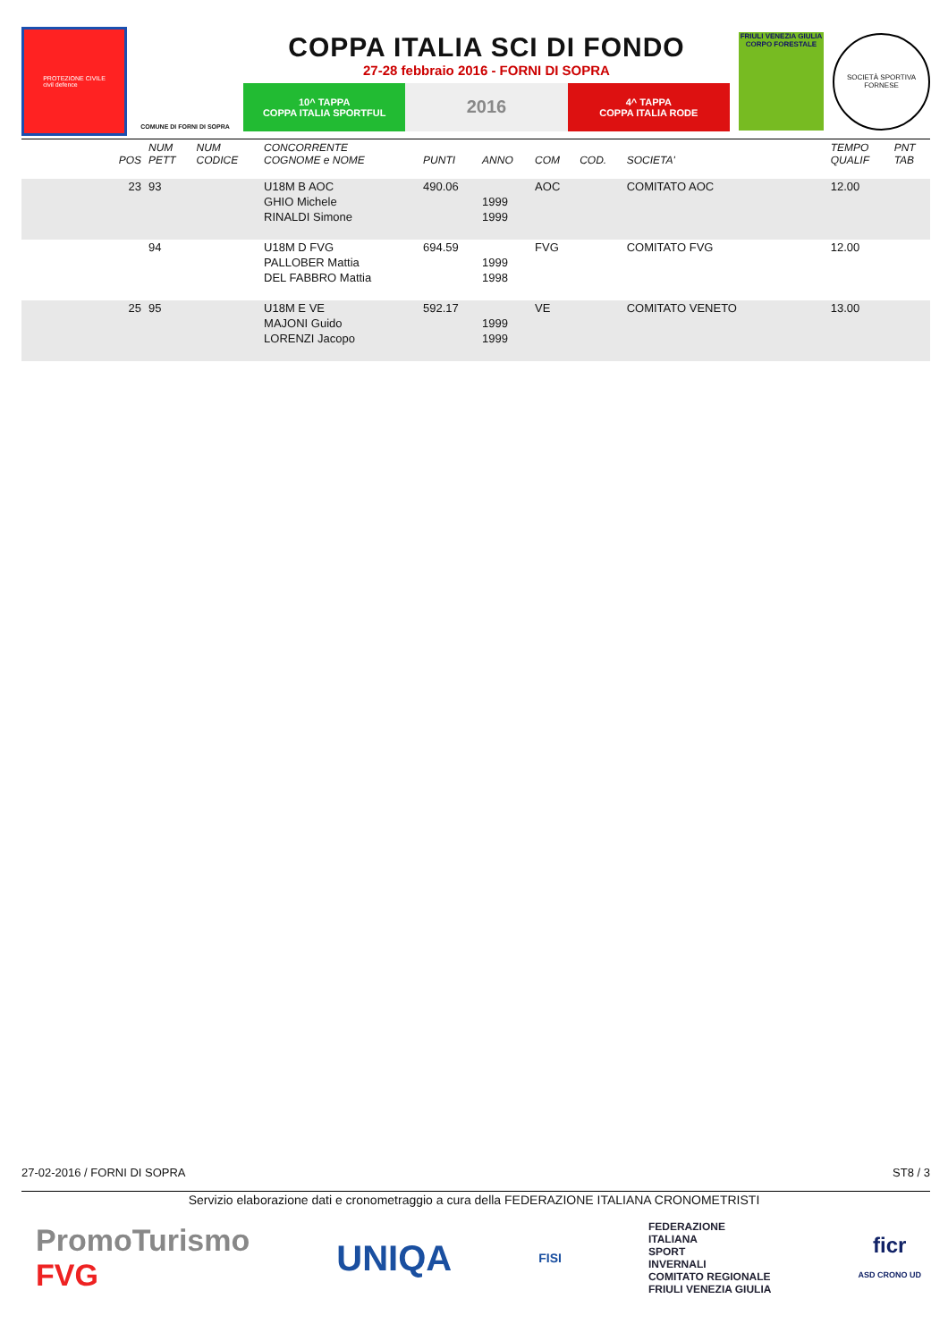PROTEZIONE CIVILE
civil defence
COMUNE DI FORNI DI SOPRA
COPPA ITALIA SCI DI FONDO
27-28 febbraio 2016 - FORNI DI SOPRA
10^ TAPPA
COPPA ITALIA SPORTFUL
2016
4^ TAPPA
COPPA ITALIA RODE
FRIULI VENEZIA GIULIA CORPO FORESTALE
SOCIETÀ SPORTIVA FORNESE
| POS | NUM PETT | NUM CODICE | CONCORRENTE COGNOME e NOME | PUNTI | ANNO | COM | COD. | SOCIETA' | TEMPO QUALIF | PNT TAB |
| --- | --- | --- | --- | --- | --- | --- | --- | --- | --- | --- |
| 23 | 93 | | U18M B AOC | 490.06 | | AOC | | COMITATO AOC | 12.00 | |
| | | | GHIO Michele | | 1999 | | | | | |
| | | | RINALDI Simone | | 1999 | | | | | |
| | 94 | | U18M D FVG | 694.59 | | FVG | | COMITATO FVG | 12.00 | |
| | | | PALLOBER Mattia | | 1999 | | | | | |
| | | | DEL FABBRO Mattia | | 1998 | | | | | |
| 25 | 95 | | U18M E VE | 592.17 | | VE | | COMITATO VENETO | 13.00 | |
| | | | MAJONI Guido | | 1999 | | | | | |
| | | | LORENZI Jacopo | | 1999 | | | | | |
27-02-2016 / FORNI DI SOPRA ST8 / 3
Servizio elaborazione dati e cronometraggio a cura della FEDERAZIONE ITALIANA CRONOMETRISTI
PromoTurismo
FVG UNIQA FISI FEDERAZIONE
ITALIANA
SPORT
INVERNALI
COMITATO REGIONALE
FRIULI VENEZIA GIULIA ficr
ASD CRONO UD